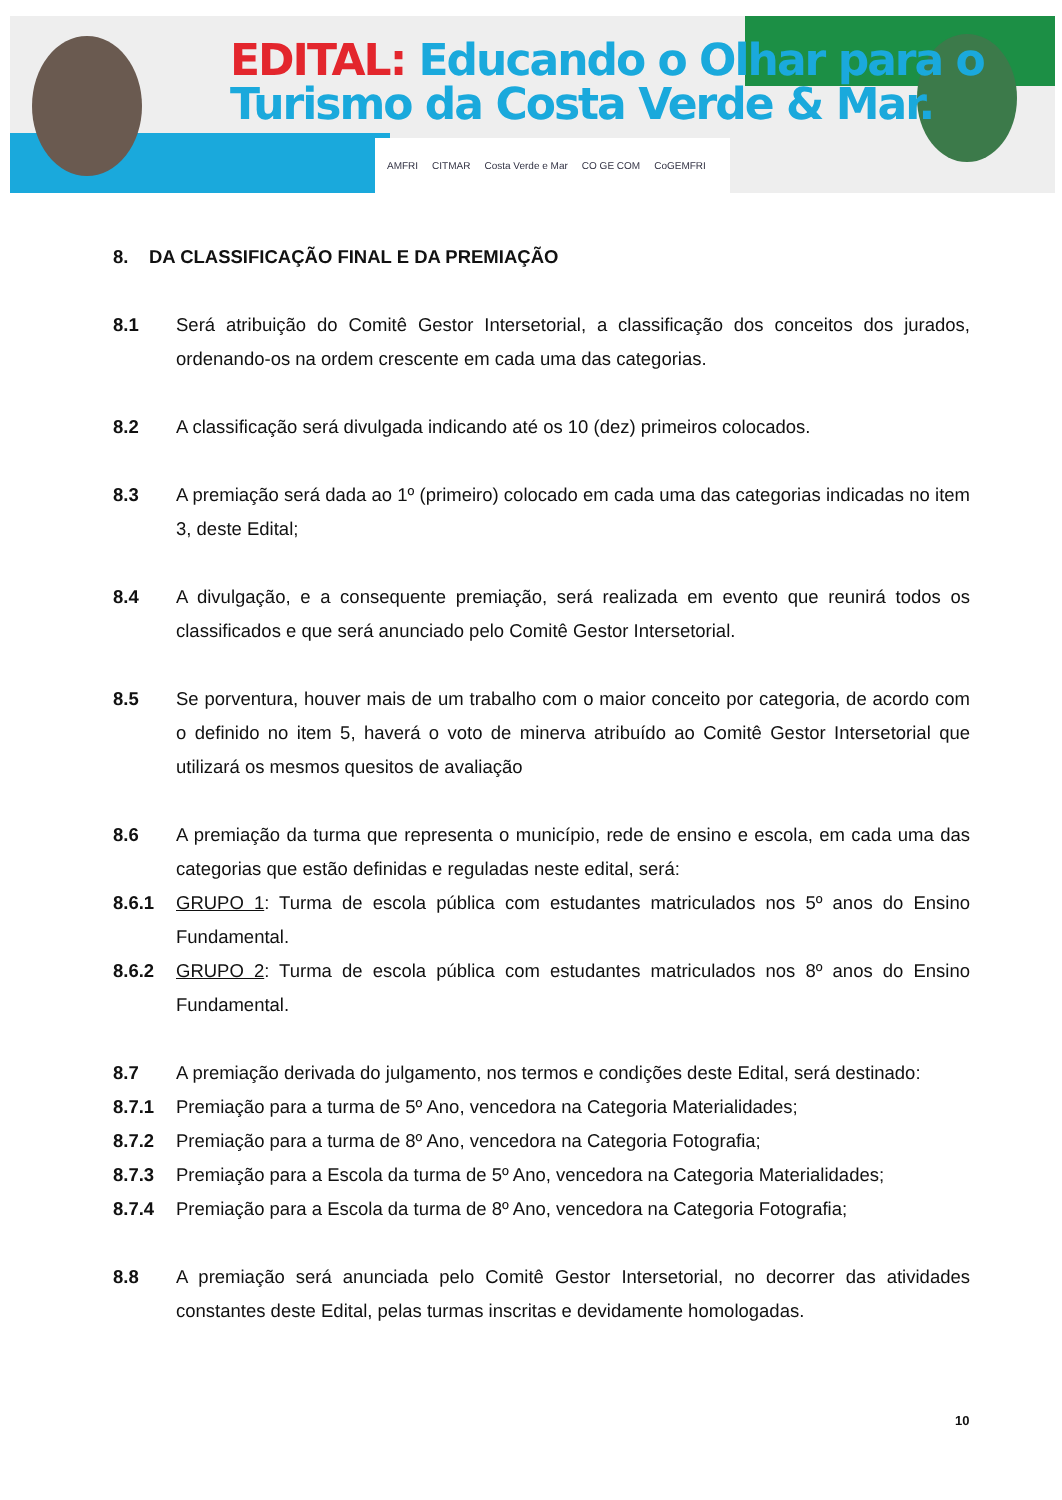EDITAL: Educando o Olhar para o
Turismo da Costa Verde & Mar.
AMFRI CITMAR Costa Verde e Mar CO GE COM CoGEMFRI
8. DA CLASSIFICAÇÃO FINAL E DA PREMIAÇÃO
8.1 Será atribuição do Comitê Gestor Intersetorial, a classificação dos conceitos dos jurados, ordenando-os na ordem crescente em cada uma das categorias.
8.2 A classificação será divulgada indicando até os 10 (dez) primeiros colocados.
8.3 A premiação será dada ao 1º (primeiro) colocado em cada uma das categorias indicadas no item 3, deste Edital;
8.4 A divulgação, e a consequente premiação, será realizada em evento que reunirá todos os classificados e que será anunciado pelo Comitê Gestor Intersetorial.
8.5 Se porventura, houver mais de um trabalho com o maior conceito por categoria, de acordo com o definido no item 5, haverá o voto de minerva atribuído ao Comitê Gestor Intersetorial que utilizará os mesmos quesitos de avaliação
8.6 A premiação da turma que representa o município, rede de ensino e escola, em cada uma das categorias que estão definidas e reguladas neste edital, será:
8.6.1 GRUPO 1: Turma de escola pública com estudantes matriculados nos 5º anos do Ensino Fundamental.
8.6.2 GRUPO 2: Turma de escola pública com estudantes matriculados nos 8º anos do Ensino Fundamental.
8.7 A premiação derivada do julgamento, nos termos e condições deste Edital, será destinado:
8.7.1 Premiação para a turma de 5º Ano, vencedora na Categoria Materialidades;
8.7.2 Premiação para a turma de 8º Ano, vencedora na Categoria Fotografia;
8.7.3 Premiação para a Escola da turma de 5º Ano, vencedora na Categoria Materialidades;
8.7.4 Premiação para a Escola da turma de 8º Ano, vencedora na Categoria Fotografia;
8.8 A premiação será anunciada pelo Comitê Gestor Intersetorial, no decorrer das atividades constantes deste Edital, pelas turmas inscritas e devidamente homologadas.
10